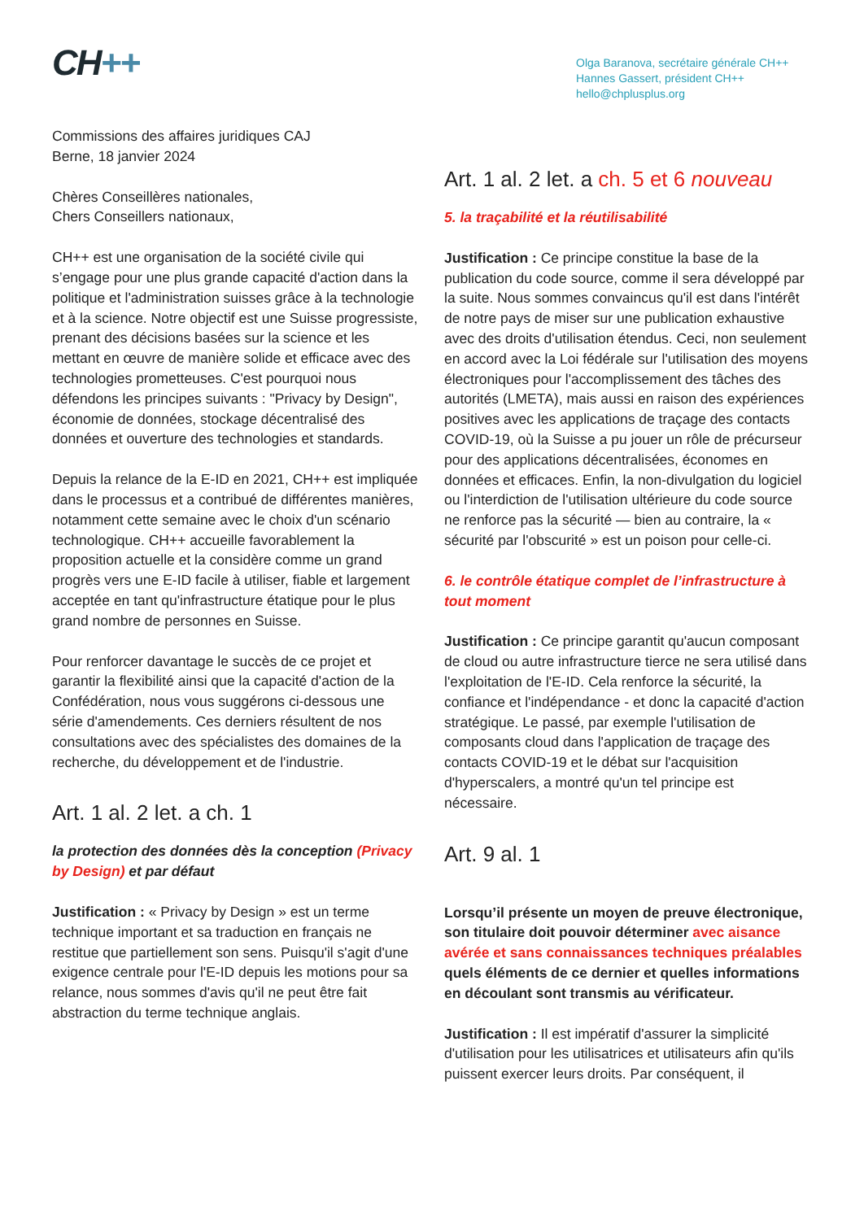CH++
Olga Baranova, secrétaire générale CH++
Hannes Gassert, président CH++
hello@chplusplus.org
Commissions des affaires juridiques CAJ
Berne, 18 janvier 2024
Chères Conseillères nationales,
Chers Conseillers nationaux,
CH++ est une organisation de la société civile qui s’engage pour une plus grande capacité d'action dans la politique et l'administration suisses grâce à la technologie et à la science. Notre objectif est une Suisse progressiste, prenant des décisions basées sur la science et les mettant en œuvre de manière solide et efficace avec des technologies prometteuses. C'est pourquoi nous défendons les principes suivants : "Privacy by Design", économie de données, stockage décentralisé des données et ouverture des technologies et standards.
Depuis la relance de la E-ID en 2021, CH++ est impliquée dans le processus et a contribué de différentes manières, notamment cette semaine avec le choix d'un scénario technologique. CH++ accueille favorablement la proposition actuelle et la considère comme un grand progrès vers une E-ID facile à utiliser, fiable et largement acceptée en tant qu'infrastructure étatique pour le plus grand nombre de personnes en Suisse.
Pour renforcer davantage le succès de ce projet et garantir la flexibilité ainsi que la capacité d'action de la Confédération, nous vous suggérons ci-dessous une série d'amendements. Ces derniers résultent de nos consultations avec des spécialistes des domaines de la recherche, du développement et de l'industrie.
Art. 1 al. 2 let. a ch. 1
la protection des données dès la conception (Privacy by Design) et par défaut
Justification : « Privacy by Design » est un terme technique important et sa traduction en français ne restitue que partiellement son sens. Puisqu'il s'agit d'une exigence centrale pour l'E-ID depuis les motions pour sa relance, nous sommes d'avis qu'il ne peut être fait abstraction du terme technique anglais.
Art. 1 al. 2 let. a ch. 5 et 6 nouveau
5. la traçabilité et la réutilisabilité
Justification : Ce principe constitue la base de la publication du code source, comme il sera développé par la suite. Nous sommes convaincus qu'il est dans l'intérêt de notre pays de miser sur une publication exhaustive avec des droits d'utilisation étendus. Ceci, non seulement en accord avec la Loi fédérale sur l'utilisation des moyens électroniques pour l'accomplissement des tâches des autorités (LMETA), mais aussi en raison des expériences positives avec les applications de traçage des contacts COVID-19, où la Suisse a pu jouer un rôle de précurseur pour des applications décentralisées, économes en données et efficaces. Enfin, la non-divulgation du logiciel ou l'interdiction de l'utilisation ultérieure du code source ne renforce pas la sécurité — bien au contraire, la « sécurité par l'obscurité » est un poison pour celle-ci.
6. le contrôle étatique complet de l’infrastructure à tout moment
Justification : Ce principe garantit qu'aucun composant de cloud ou autre infrastructure tierce ne sera utilisé dans l'exploitation de l'E-ID. Cela renforce la sécurité, la confiance et l'indépendance - et donc la capacité d'action stratégique. Le passé, par exemple l'utilisation de composants cloud dans l'application de traçage des contacts COVID-19 et le débat sur l'acquisition d'hyperscalers, a montré qu'un tel principe est nécessaire.
Art. 9 al. 1
Lorsqu’il présente un moyen de preuve électronique, son titulaire doit pouvoir déterminer avec aisance avérée et sans connaissances techniques préalables quels éléments de ce dernier et quelles informations en découlant sont transmis au vérificateur.
Justification : Il est impératif d'assurer la simplicité d'utilisation pour les utilisatrices et utilisateurs afin qu'ils puissent exercer leurs droits. Par conséquent, il